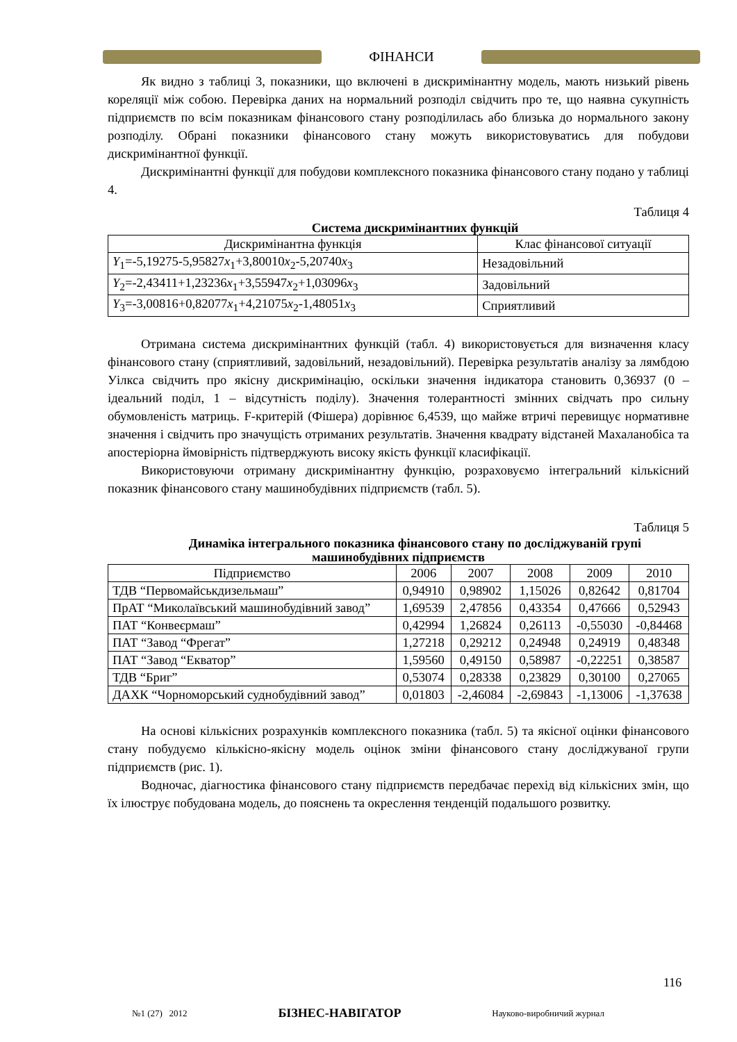ФІНАНСИ
Як видно з таблиці 3, показники, що включені в дискримінантну модель, мають низький рівень кореляції між собою. Перевірка даних на нормальний розподіл свідчить про те, що наявна сукупність підприємств по всім показникам фінансового стану розподілилась або близька до нормального закону розподілу. Обрані показники фінансового стану можуть використовуватись для побудови дискримінантної функції.
Дискримінантні функції для побудови комплексного показника фінансового стану подано у таблиці 4.
Таблиця 4
Система дискримінантних функцій
| Дискримінантна функція | Клас фінансової ситуації |
| --- | --- |
| Y<sub>1</sub>=-5,19275-5,95827 x<sub>1</sub>+3,80010 x<sub>2</sub>-5,20740 x<sub>3</sub> | Незадовільний |
| Y<sub>2</sub>=-2,43411+1,23236 x<sub>1</sub>+3,55947 x<sub>2</sub>+1,03096 x<sub>3</sub> | Задовільний |
| Y<sub>3</sub>=-3,00816+0,82077 x<sub>1</sub>+4,21075 x<sub>2</sub>-1,48051 x<sub>3</sub> | Сприятливий |
Отримана система дискримінантних функцій (табл. 4) використовується для визначення класу фінансового стану (сприятливий, задовільний, незадовільний). Перевірка результатів аналізу за лямбдою Уілкса свідчить про якісну дискримінацію, оскільки значення індикатора становить 0,36937 (0 – ідеальний поділ, 1 – відсутність поділу). Значення толерантності змінних свідчать про сильну обумовленість матриць. F-критерій (Фішера) дорівнює 6,4539, що майже втричі перевищує нормативне значення і свідчить про значущість отриманих результатів. Значення квадрату відстаней Махаланобіса та апостеріорна ймовірність підтверджують високу якість функції класифікації.
Використовуючи отриману дискримінантну функцію, розраховуємо інтегральний кількісний показник фінансового стану машинобудівних підприємств (табл. 5).
Таблиця 5
Динаміка інтегрального показника фінансового стану по досліджуваній групі машинобудівних підприємств
| Підприємство | 2006 | 2007 | 2008 | 2009 | 2010 |
| --- | --- | --- | --- | --- | --- |
| ТДВ “Первомайськдизельмаш” | 0,94910 | 0,98902 | 1,15026 | 0,82642 | 0,81704 |
| ПрАТ “Миколаївський машинобудівний завод” | 1,69539 | 2,47856 | 0,43354 | 0,47666 | 0,52943 |
| ПАТ “Конвеєрмаш” | 0,42994 | 1,26824 | 0,26113 | -0,55030 | -0,84468 |
| ПАТ “Завод “Фрегат” | 1,27218 | 0,29212 | 0,24948 | 0,24919 | 0,48348 |
| ПАТ “Завод “Екватор” | 1,59560 | 0,49150 | 0,58987 | -0,22251 | 0,38587 |
| ТДВ “Бриг” | 0,53074 | 0,28338 | 0,23829 | 0,30100 | 0,27065 |
| ДАХК “Чорноморський суднобудівний завод” | 0,01803 | -2,46084 | -2,69843 | -1,13006 | -1,37638 |
На основі кількісних розрахунків комплексного показника (табл. 5) та якісної оцінки фінансового стану побудуємо кількісно-якісну модель оцінок зміни фінансового стану досліджуваної групи підприємств (рис. 1).
Водночас, діагностика фінансового стану підприємств передбачає перехід від кількісних змін, що їх ілюструє побудована модель, до пояснень та окреслення тенденцій подальшого розвитку.
116
№1 (27) 2012 БІЗНЕС-НАВІГАТОР Науково-виробничий журнал